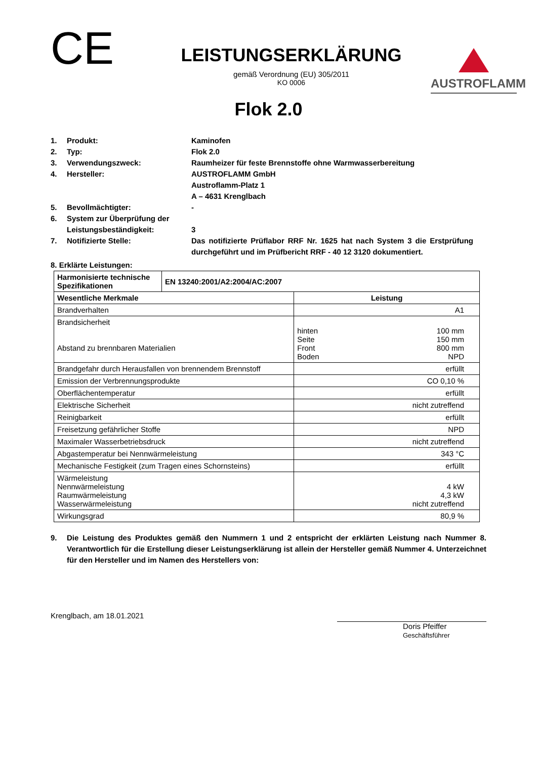CE
LEISTUNGSERKLÄRUNG
gemäß Verordnung (EU) 305/2011
KO 0006
AUSTROFLAMM
Flok 2.0
1. Produkt: Kaminofen
2. Typ: Flok 2.0
3. Verwendungszweck: Raumheizer für feste Brennstoffe ohne Warmwasserbereitung
4. Hersteller: AUSTROFLAMM GmbH
Austroflamm-Platz 1
A – 4631 Krenglbach
5. Bevollmächtigter: -
6. System zur Überprüfung der Leistungsbeständigkeit:
3
7. Notifizierte Stelle: Das notifizierte Prüflabor RRF Nr. 1625 hat nach System 3 die Erstprüfung durchgeführt und im Prüfbericht RRF - 40 12 3120 dokumentiert.
8. Erklärte Leistungen:
| Harmonisierte technische Spezifikationen | EN 13240:2001/A2:2004/AC:2007 | | |
| Wesentliche Merkmale | | Leistung | |
| Brandverhalten | | A1 | |
| Brandsicherheit Abstand zu brennbaren Materialien | | hinten Seite Front Boden | 100 mm 150 mm 800 mm NPD |
| Brandgefahr durch Herausfallen von brennendem Brennstoff | | erfüllt | |
| Emission der Verbrennungsprodukte | | CO 0,10 % | |
| Oberflächentemperatur | | erfüllt | |
| Elektrische Sicherheit | | nicht zutreffend | |
| Reinigbarkeit | | erfüllt | |
| Freisetzung gefährlicher Stoffe | | NPD | |
| Maximaler Wasserbetriebsdruck | | nicht zutreffend | |
| Abgastemperatur bei Nennwärmeleistung | | 343 °C | |
| Mechanische Festigkeit (zum Tragen eines Schornsteins) | | erfüllt | |
| Wärmeleistung Nennwärmeleistung Raumwärmeleistung Wasserwärmeleistung | | 4 kW 4,3 kW nicht zutreffend | |
| Wirkungsgrad | | 80,9 % | |
9. Die Leistung des Produktes gemäß den Nummern 1 und 2 entspricht der erklärten Leistung nach Nummer 8. Verantwortlich für die Erstellung dieser Leistungserklärung ist allein der Hersteller gemäß Nummer 4. Unterzeichnet für den Hersteller und im Namen des Herstellers von:
Krenglbach, am 18.01.2021
Doris Pfeiffer
Geschäftsführer